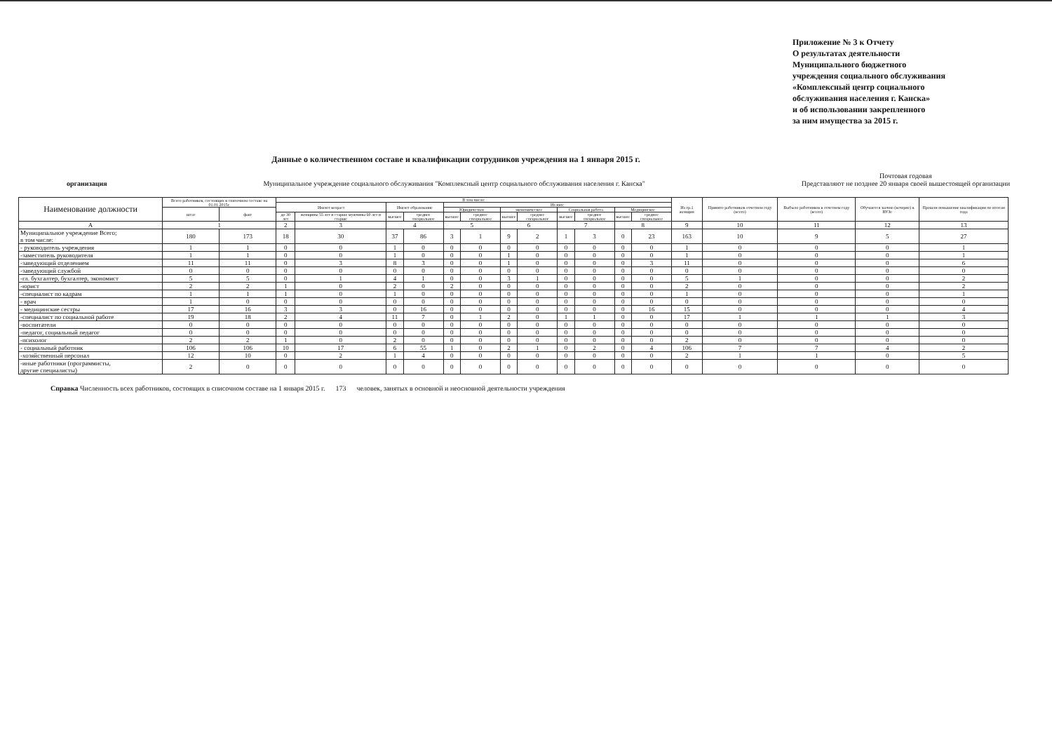Приложение № 3 к Отчету
О результатах деятельности
Муниципального бюджетного
учреждения социального обслуживания
«Комплексный центр социального
обслуживания населения г. Канска»
и об использовании закрепленного
за ним имущества за 2015 г.
Данные о количественном составе и квалификации сотрудников учреждения на 1 января 2015 г.
организация Муниципальное учреждение социального обслуживания "Комплексный центр социального обслуживания населения г. Канска" Почтовая годовая
Представляют не позднее 20 января своей вышестоящей организации
| Наименование должности | Всего работников, состоящих в списочном составе на 01.01.2015г. | | В том числе: | | | | | | | | | | | | Из гр.1 женщин | Принято работников отчетном году (всего) | Выбыло работников в отчетном году (всего) | Обучаются заочно (вечерне) в ВУЗе | Прошли повышение квалификации по итогам года |
| --- | --- | --- | --- | --- | --- | --- | --- | --- | --- | --- | --- | --- | --- | --- | --- | --- | --- | --- | --- |
| | | | Имеют возраст | | Имеют образование | | Из них: | | | | | | | | | | | | |
| | штат | факт | | | | | Юридическое | | экономическое | | Социальная работа | | Медицинское | | | | | | |
| | | | до 30 лет | женщины 55 лет и старше мужчины 60 лет и старше | высшее | среднее специальное | высшее | среднее специальное | высшее | среднее специальное | высшее | среднее специальное | высшее | среднее специальное | | | | | |
| А | 1 | | 2 | 3 | 4 | | 5 | | 6 | | 7 | | 8 | | 9 | 10 | 11 | 12 | 13 |
| Муниципальное учреждение Всего; в том числе: | 180 | 173 | 18 | 30 | 37 | 86 | 3 | 1 | 9 | 2 | 1 | 3 | 0 | 23 | 163 | 10 | 9 | 5 | 27 |
| - руководитель учреждения | 1 | 1 | 0 | 0 | 1 | 0 | 0 | 0 | 0 | 0 | 0 | 0 | 0 | 0 | 1 | 0 | 0 | 0 | 1 |
| -заместитель руководителя | 1 | 1 | 0 | 0 | 1 | 0 | 0 | 0 | 1 | 0 | 0 | 0 | 0 | 0 | 1 | 0 | 0 | 0 | 1 |
| -заведующий отделением | 11 | 11 | 0 | 3 | 8 | 3 | 0 | 0 | 1 | 0 | 0 | 0 | 0 | 3 | 11 | 0 | 0 | 0 | 6 |
| -заведующий службой | 0 | 0 | 0 | 0 | 0 | 0 | 0 | 0 | 0 | 0 | 0 | 0 | 0 | 0 | 0 | 0 | 0 | 0 | 0 |
| -гл. бухгалтер, бухгалтер, экономист | 5 | 5 | 0 | 1 | 4 | 1 | 0 | 0 | 3 | 1 | 0 | 0 | 0 | 0 | 5 | 1 | 0 | 0 | 2 |
| -юрист | 2 | 2 | 1 | 0 | 2 | 0 | 2 | 0 | 0 | 0 | 0 | 0 | 0 | 0 | 2 | 0 | 0 | 0 | 2 |
| -специалист по кадрам | 1 | 1 | 1 | 0 | 1 | 0 | 0 | 0 | 0 | 0 | 0 | 0 | 0 | 0 | 1 | 0 | 0 | 0 | 1 |
| - врач | 1 | 0 | 0 | 0 | 0 | 0 | 0 | 0 | 0 | 0 | 0 | 0 | 0 | 0 | 0 | 0 | 0 | 0 | 0 |
| - медицинские сестры | 17 | 16 | 3 | 3 | 0 | 16 | 0 | 0 | 0 | 0 | 0 | 0 | 0 | 16 | 15 | 0 | 0 | 0 | 4 |
| -специалист по социальной работе | 19 | 18 | 2 | 4 | 11 | 7 | 0 | 1 | 2 | 0 | 1 | 1 | 0 | 0 | 17 | 1 | 1 | 1 | 3 |
| -воспитатели | 0 | 0 | 0 | 0 | 0 | 0 | 0 | 0 | 0 | 0 | 0 | 0 | 0 | 0 | 0 | 0 | 0 | 0 | 0 |
| -педагог, социальный педагог | 0 | 0 | 0 | 0 | 0 | 0 | 0 | 0 | 0 | 0 | 0 | 0 | 0 | 0 | 0 | 0 | 0 | 0 | 0 |
| -психолог | 2 | 2 | 1 | 0 | 2 | 0 | 0 | 0 | 0 | 0 | 0 | 0 | 0 | 0 | 2 | 0 | 0 | 0 | 0 |
| - социальный работник | 106 | 106 | 10 | 17 | 6 | 55 | 1 | 0 | 2 | 1 | 0 | 2 | 0 | 4 | 106 | 7 | 7 | 4 | 2 |
| -хозяйственный персонал | 12 | 10 | 0 | 2 | 1 | 4 | 0 | 0 | 0 | 0 | 0 | 0 | 0 | 0 | 2 | 1 | 1 | 0 | 5 |
| -иные работники (программисты, другие специалисты) | 2 | 0 | 0 | 0 | 0 | 0 | 0 | 0 | 0 | 0 | 0 | 0 | 0 | 0 | 0 | 0 | 0 | 0 | 0 |
Справка Численность всех работников, состоящих в списочном составе на 1 января 2015 г. 173 человек, занятых в основной и неосновной деятельности учреждения